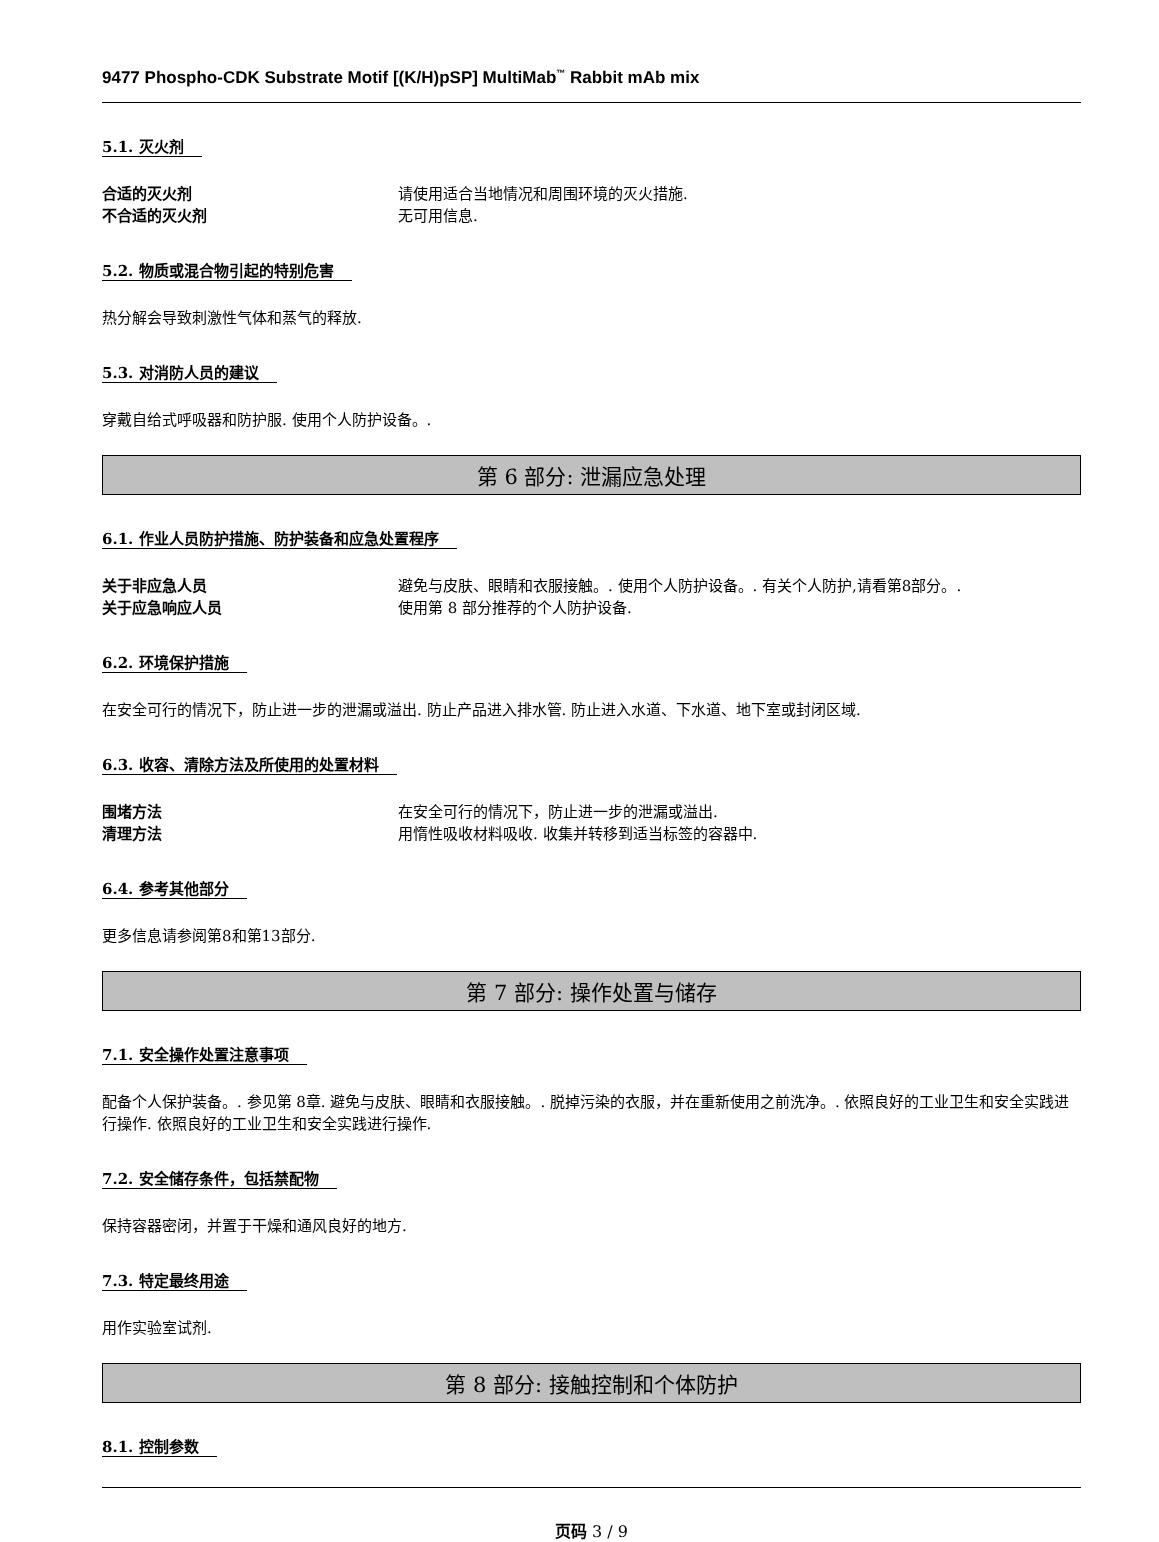9477 Phospho-CDK Substrate Motif [(K/H)pSP] MultiMab<sup>™</sup> Rabbit mAb mix
5.1. 灭火剂
合适的灭火剂 请使用适合当地情况和周围环境的灭火措施.
不合适的灭火剂 无可用信息.
5.2. 物质或混合物引起的特别危害
热分解会导致刺激性气体和蒸气的释放.
5.3. 对消防人员的建议
穿戴自给式呼吸器和防护服. 使用个人防护设备。.
第 6 部分: 泄漏应急处理
6.1. 作业人员防护措施、防护装备和应急处置程序
关于非应急人员 避免与皮肤、眼睛和衣服接触。. 使用个人防护设备。. 有关个人防护,请看第8部分。.
关于应急响应人员 使用第 8 部分推荐的个人防护设备.
6.2. 环境保护措施
在安全可行的情况下，防止进一步的泄漏或溢出. 防止产品进入排水管. 防止进入水道、下水道、地下室或封闭区域.
6.3. 收容、清除方法及所使用的处置材料
围堵方法 在安全可行的情况下，防止进一步的泄漏或溢出.
清理方法 用惰性吸收材料吸收. 收集并转移到适当标签的容器中.
6.4. 参考其他部分
更多信息请参阅第8和第13部分.
第 7 部分: 操作处置与储存
7.1. 安全操作处置注意事项
配备个人保护装备。. 参见第 8章. 避免与皮肤、眼睛和衣服接触。. 脱掉污染的衣服，并在重新使用之前洗净。. 依照良好的工业卫生和安全实践进行操作. 依照良好的工业卫生和安全实践进行操作.
7.2. 安全储存条件，包括禁配物
保持容器密闭，并置于干燥和通风良好的地方.
7.3. 特定最终用途
用作实验室试剂.
第 8 部分: 接触控制和个体防护
8.1. 控制参数
页码 3 / 9